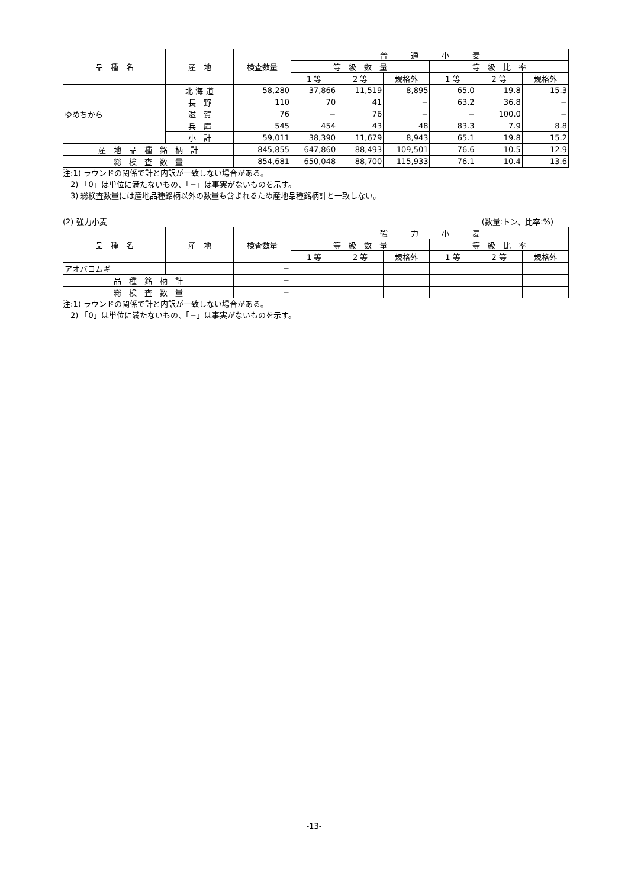| 品 種 名 | 産 地 | 検査数量 | 普 通 小 麦 | | | | | |
| --- | --- | --- | --- | --- | --- | --- | --- | --- |
| | | | 等 級 数 量 | | | 等 級 比 率 | | |
| | | | 1 等 | 2 等 | 規格外 | 1 等 | 2 等 | 規格外 |
| ゆめちから | 北 海 道 | 58,280 | 37,866 | 11,519 | 8,895 | 65.0 | 19.8 | 15.3 |
| | 長 野 | 110 | 70 | 41 | − | 63.2 | 36.8 | − |
| | 滋 賀 | 76 | − | 76 | − | − | 100.0 | − |
| | 兵 庫 | 545 | 454 | 43 | 48 | 83.3 | 7.9 | 8.8 |
| | 小 計 | 59,011 | 38,390 | 11,679 | 8,943 | 65.1 | 19.8 | 15.2 |
| 産 地 品 種 銘 柄 計 | | 845,855 | 647,860 | 88,493 | 109,501 | 76.6 | 10.5 | 12.9 |
| 総 検 査 数 量 | | 854,681 | 650,048 | 88,700 | 115,933 | 76.1 | 10.4 | 13.6 |
注:1) ラウンドの関係で計と内訳が一致しない場合がある。
　2) 「0」は単位に満たないもの、「−」は事実がないものを示す。
　3) 総検査数量には産地品種銘柄以外の数量も含まれるため産地品種銘柄計と一致しない。
(2) 強力小麦 (数量:トン、比率:%)　　
| 品 種 名 | 産 地 | 検査数量 | 強 力 小 麦 | | | | | |
| --- | --- | --- | --- | --- | --- | --- | --- | --- |
| | | | 等 級 数 量 | | | 等 級 比 率 | | |
| | | | 1 等 | 2 等 | 規格外 | 1 等 | 2 等 | 規格外 |
| アオバコムギ | | − | | | | | | |
| 品 種 銘 柄 計 | | − | | | | | | |
| 総 検 査 数 量 | | − | | | | | | |
注:1) ラウンドの関係で計と内訳が一致しない場合がある。
　2) 「0」は単位に満たないもの、「−」は事実がないものを示す。
-13-